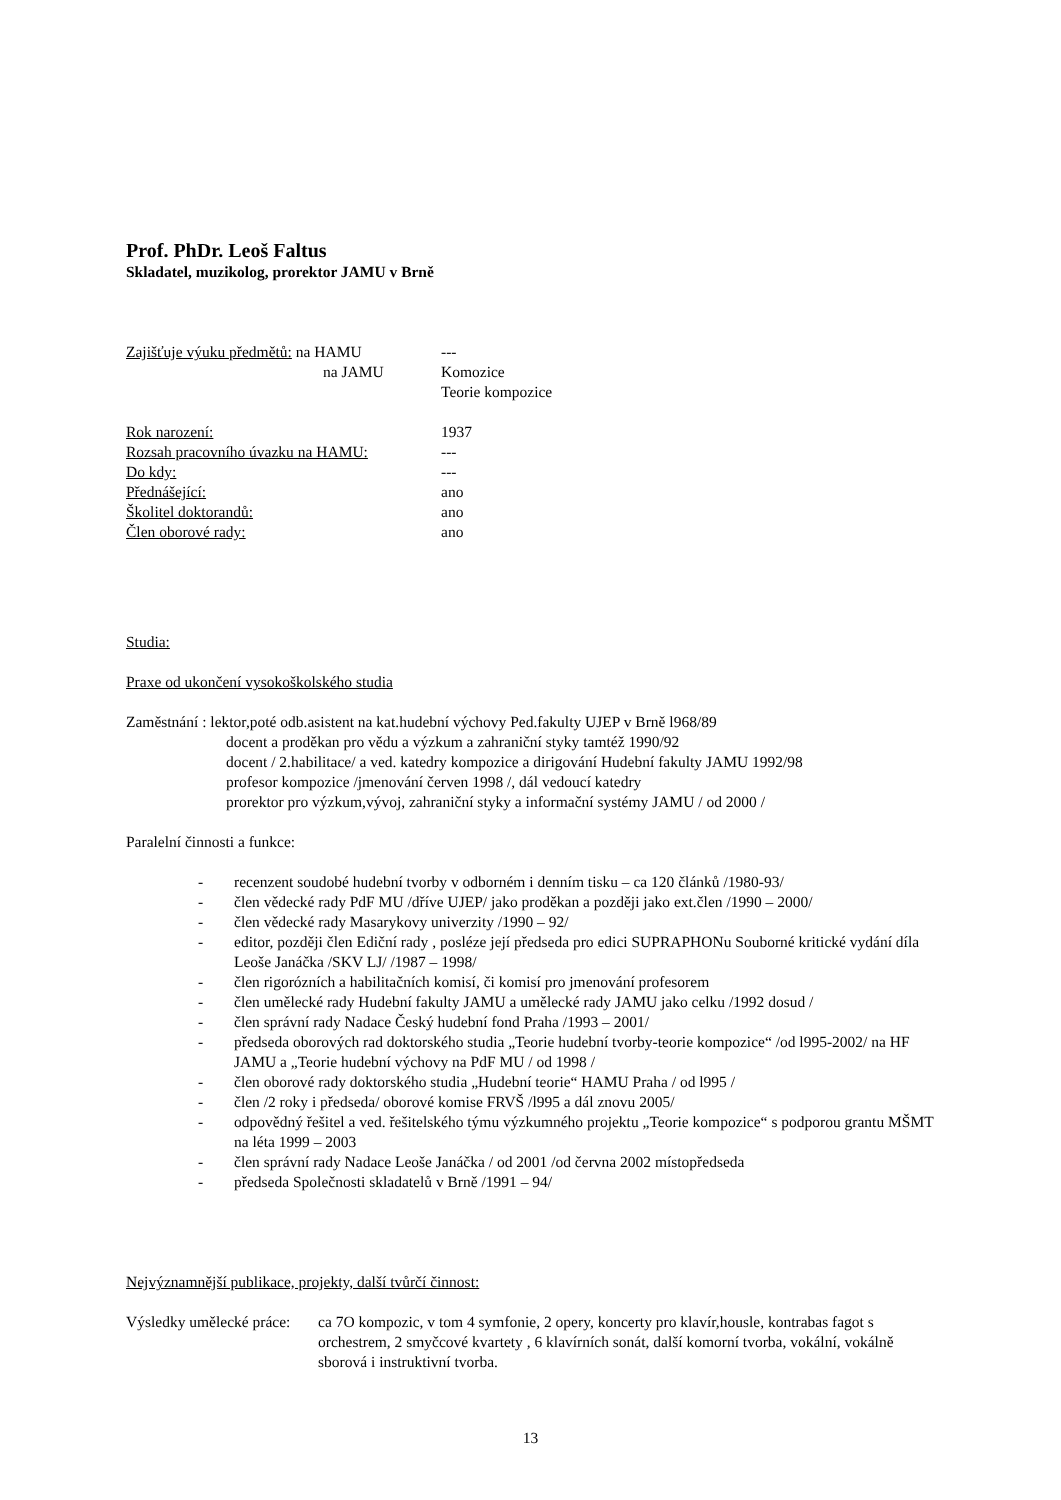Prof. PhDr. Leoš Faltus
Skladatel, muzikolog, prorektor JAMU v Brně
Zajišťuje výuku předmětů: na HAMU ---
na JAMU Komozice
Teorie kompozice
Rok narození: 1937
Rozsah pracovního úvazku na HAMU: ---
Do kdy: ---
Přednášející: ano
Školitel doktorandů: ano
Člen oborové rady: ano
Studia:
Praxe od ukončení vysokoškolského studia
Zaměstnání : lektor,poté odb.asistent na kat.hudební výchovy Ped.fakulty UJEP v Brně l968/89
docent a proděkan pro vědu a výzkum a zahraniční styky tamtéž 1990/92
docent / 2.habilitace/ a ved. katedry kompozice a dirigování Hudební fakulty JAMU 1992/98
profesor kompozice /jmenování červen 1998 /, dál vedoucí katedry
prorektor pro výzkum,vývoj, zahraniční styky a informační systémy JAMU / od 2000 /
Paralelní činnosti a funkce:
- recenzent soudobé hudební tvorby v odborném i denním tisku – ca 120 článků /1980-93/
- člen vědecké rady PdF MU /dříve UJEP/ jako proděkan a později jako ext.člen /1990 – 2000/
- člen vědecké rady Masarykovy univerzity /1990 – 92/
- editor, později člen Ediční rady , posléze její předseda pro edici SUPRAPHONu Souborné kritické vydání díla Leoše Janáčka /SKV LJ/ /1987 – 1998/
- člen rigorózních a habilitačních komisí, či komisí pro jmenování profesorem
- člen umělecké rady Hudební fakulty JAMU a umělecké rady JAMU jako celku /1992 dosud /
- člen správní rady Nadace Český hudební fond Praha /1993 – 2001/
- předseda oborových rad doktorského studia „Teorie hudební tvorby-teorie kompozice“ /od l995-2002/ na HF JAMU a „Teorie hudební výchovy na PdF MU / od 1998 /
- člen oborové rady doktorského studia „Hudební teorie“ HAMU Praha / od l995 /
- člen /2 roky i předseda/ oborové komise FRVŠ /l995 a dál znovu 2005/
- odpovědný řešitel a ved. řešitelského týmu výzkumného projektu „Teorie kompozice“ s podporou grantu MŠMT na léta 1999 – 2003
- člen správní rady Nadace Leoše Janáčka / od 2001 /od června 2002 místopředseda
- předseda Společnosti skladatelů v Brně /1991 – 94/
Nejvýznamnější publikace, projekty, další tvůrčí činnost:
Výsledky umělecké práce:
ca 7O kompozic, v tom 4 symfonie, 2 opery, koncerty pro klavír,housle, kontrabas fagot s orchestrem, 2 smyčcové kvartety , 6 klavírních sonát, další komorní tvorba, vokální, vokálně sborová i instruktivní tvorba.
13